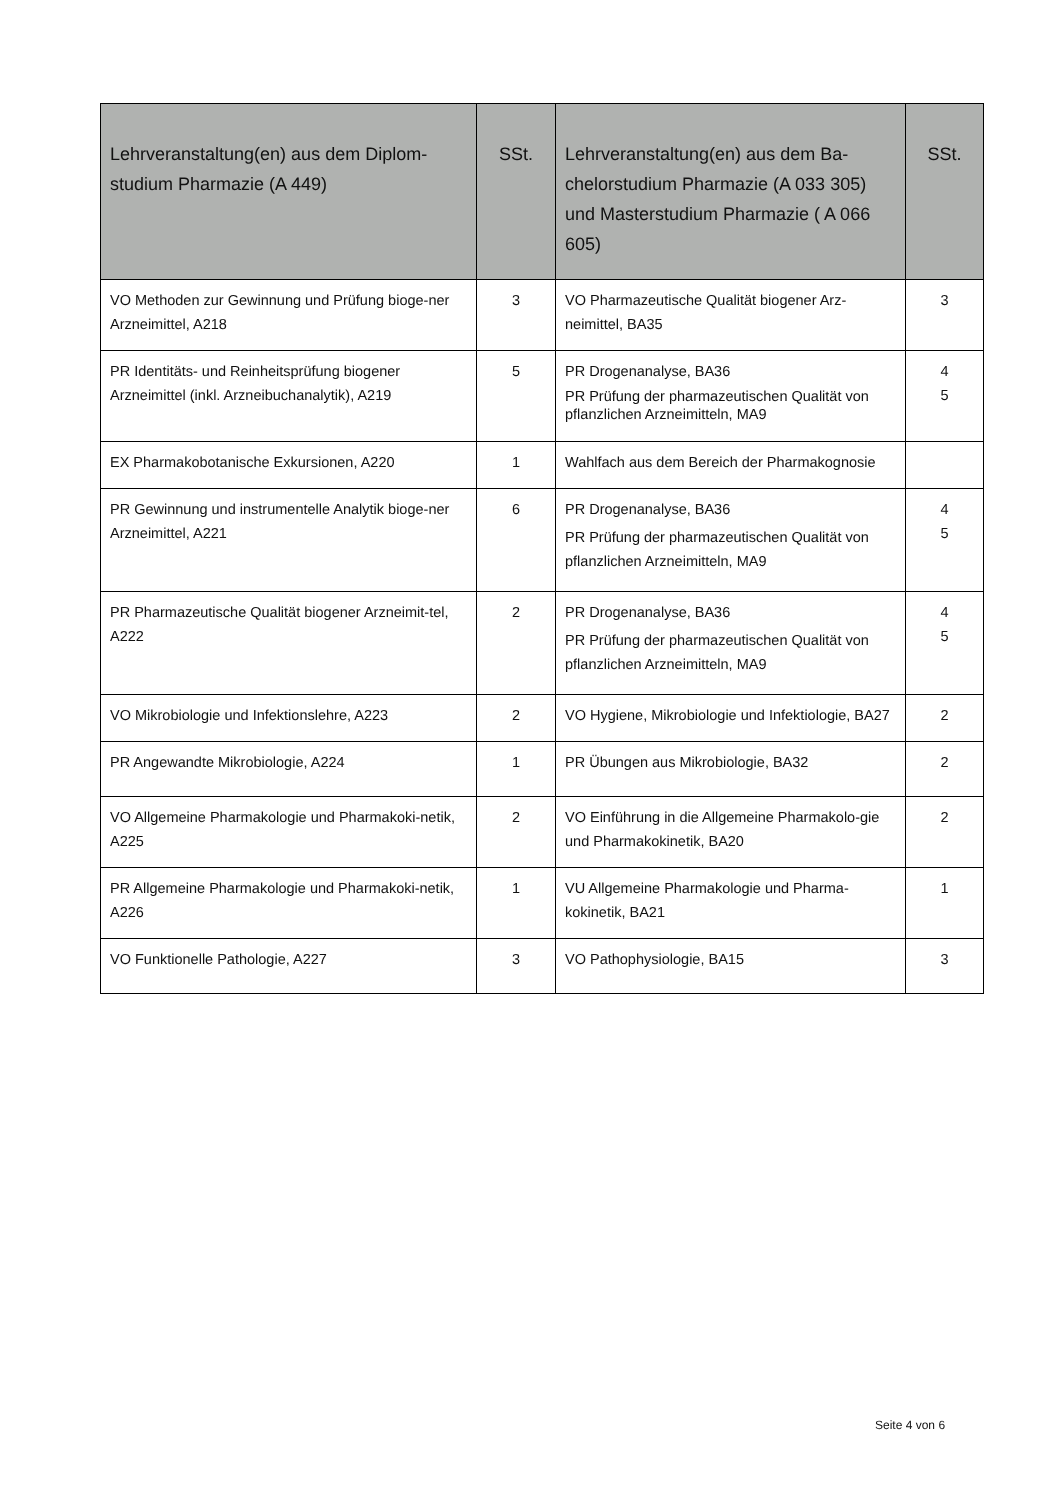| Lehrveranstaltung(en) aus dem Diplom-studium Pharmazie (A 449) | SSt. | Lehrveranstaltung(en) aus dem Ba-chelorstudium Pharmazie (A 033 305) und Masterstudium Pharmazie ( A 066 605) | SSt. |
| --- | --- | --- | --- |
| VO Methoden zur Gewinnung und Prüfung bioge-ner Arzneimittel, A218 | 3 | VO Pharmazeutische Qualität biogener Arz-neimittel, BA35 | 3 |
| PR Identitäts- und Reinheitsprüfung biogener Arzneimittel (inkl. Arzneibuchanalytik), A219 | 5 | PR Drogenanalyse, BA36 PR Prüfung der pharmazeutischen Qualität von pflanzlichen Arzneimitteln, MA9 | 4 5 |
| EX Pharmakobotanische Exkursionen, A220 | 1 | Wahlfach aus dem Bereich der Pharmakognosie | |
| PR Gewinnung und instrumentelle Analytik bioge-ner Arzneimittel, A221 | 6 | PR Drogenanalyse, BA36 PR Prüfung der pharmazeutischen Qualität von pflanzlichen Arzneimitteln, MA9 | 4 5 |
| PR Pharmazeutische Qualität biogener Arzneimit-tel, A222 | 2 | PR Drogenanalyse, BA36 PR Prüfung der pharmazeutischen Qualität von pflanzlichen Arzneimitteln, MA9 | 4 5 |
| VO Mikrobiologie und Infektionslehre, A223 | 2 | VO Hygiene, Mikrobiologie und Infektiologie, BA27 | 2 |
| PR Angewandte Mikrobiologie, A224 | 1 | PR Übungen aus Mikrobiologie, BA32 | 2 |
| VO Allgemeine Pharmakologie und Pharmakoki-netik, A225 | 2 | VO Einführung in die Allgemeine Pharmakolo-gie und Pharmakokinetik, BA20 | 2 |
| PR Allgemeine Pharmakologie und Pharmakoki-netik, A226 | 1 | VU Allgemeine Pharmakologie und Pharma-kokinetik, BA21 | 1 |
| VO Funktionelle Pathologie, A227 | 3 | VO Pathophysiologie, BA15 | 3 |
Seite 4 von 6